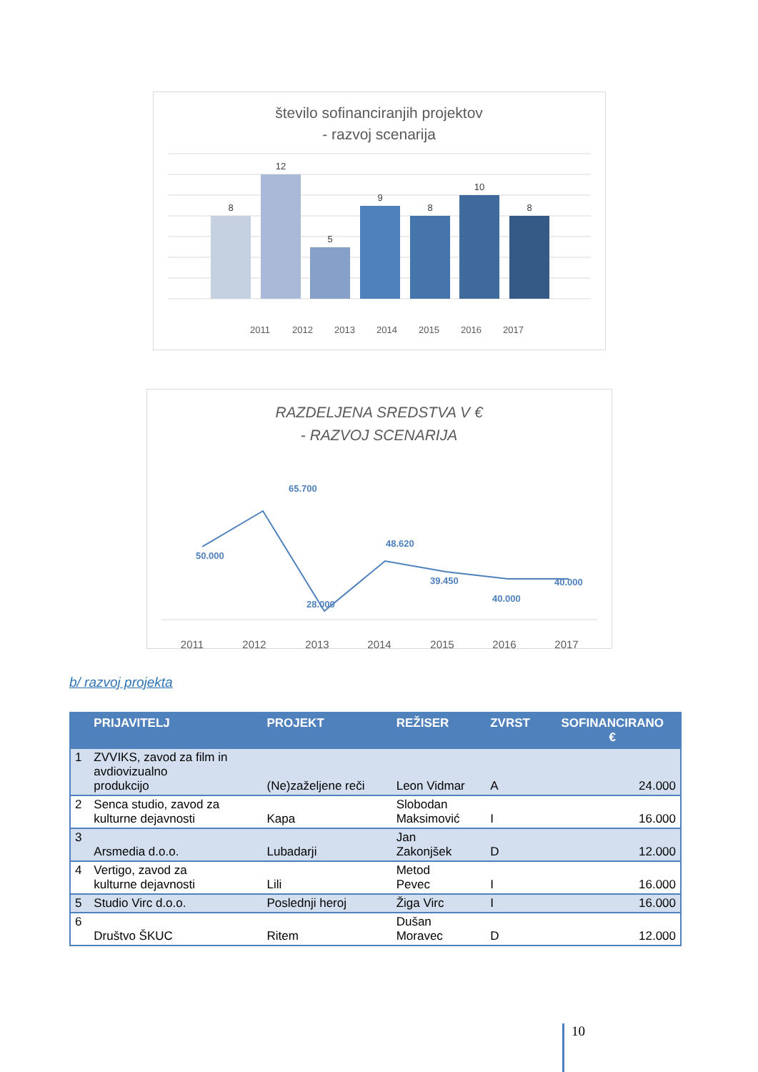število sofinanciranjih projektov
- razvoj scenarija
8
12
5
9
8
10
8
2011
2012
2013
2014
2015
2016
2017
RAZDELJENA SREDSTVA V €
- RAZVOJ SCENARIJA
50.000
65.700
48.620
28.000
39.450
40.000
40.000
2011
2012
2013
2014
2015
2016
2017
b/ razvoj projekta
| | PRIJAVITELJ | PROJEKT | REŽISER | ZVRST | SOFINANCIRANO € |
| --- | --- | --- | --- | --- | --- |
| 1 | ZVVIKS, zavod za film in avdiovizualno produkcijo | (Ne)zaželjene reči | Leon Vidmar | A | 24.000 |
| 2 | Senca studio, zavod za kulturne dejavnosti | Kapa | Slobodan Maksimović | I | 16.000 |
| 3 | Arsmedia d.o.o. | Lubadarji | Jan Zakonjšek | D | 12.000 |
| 4 | Vertigo, zavod za kulturne dejavnosti | Lili | Metod Pevec | I | 16.000 |
| 5 | Studio Virc d.o.o. | Poslednji heroj | Žiga Virc | I | 16.000 |
| 6 | Društvo ŠKUC | Ritem | Dušan Moravec | D | 12.000 |
10